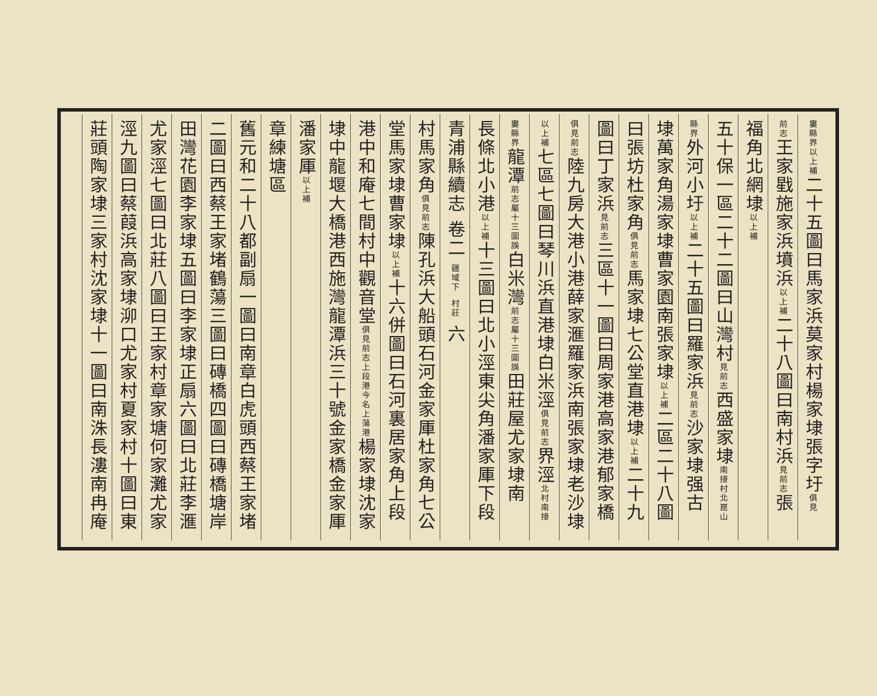婁縣界以上補二十五圖曰馬家浜莫家村楊家埭張字圩俱見
前志王家戥施家浜墳浜以上補二十八圖曰南村浜見前志張
福角北網埭以上補
五十保一區二十二圖曰山灣村見前志西盛家埭南接村北崑山
縣界外河小圩以上補二十五圖曰羅家浜見前志沙家埭强古
埭萬家角湯家埭曹家園南張家埭以上補二區二十八圖
曰張坊杜家角俱見前志馬家埭七公堂直港埭以上補二十九
圖曰丁家浜見前志三區十一圖曰周家港高家港郁家橋
俱見前志陸九房大港小港薛家滙羅家浜南張家埭老沙埭
以上補七區七圖曰琴川浜直港埭白米涇俱見前志界涇北村南接
婁縣界龍潭前志屬十三圖誤白米灣前志屬十三圖誤田莊屋尤家埭南
長條北小港以上補十三圖曰北小涇東尖角潘家厙下段
青浦縣續志 卷二 疆域下 村莊 六
村馬家角俱見前志陳孔浜大船頭石河金家厙杜家角七公
堂馬家埭曹家埭以上補十六併圖曰石河裏居家角上段
港中和庵七間村中觀音堂俱見前志上段港今名上蕩港楊家埭沈家
埭中龍堰大橋港西施灣龍潭浜三十號金家橋金家厙
潘家厙以上補
章練塘區
舊元和二十八都副扇一圖曰南章白虎頭西蔡王家堵
二圖曰西蔡王家堵鶴蕩三圖曰磚橋四圖曰磚橋塘岸
田灣花園李家埭五圖曰李家埭正扇六圖曰北莊李滙
尤家涇七圖曰北莊八圖曰王家村章家塘何家灘尤家
涇九圖曰蔡葭浜高家埭泖口尤家村夏家村十圖曰東
莊頭陶家埭三家村沈家埭十一圖曰南洙長漊南冉庵